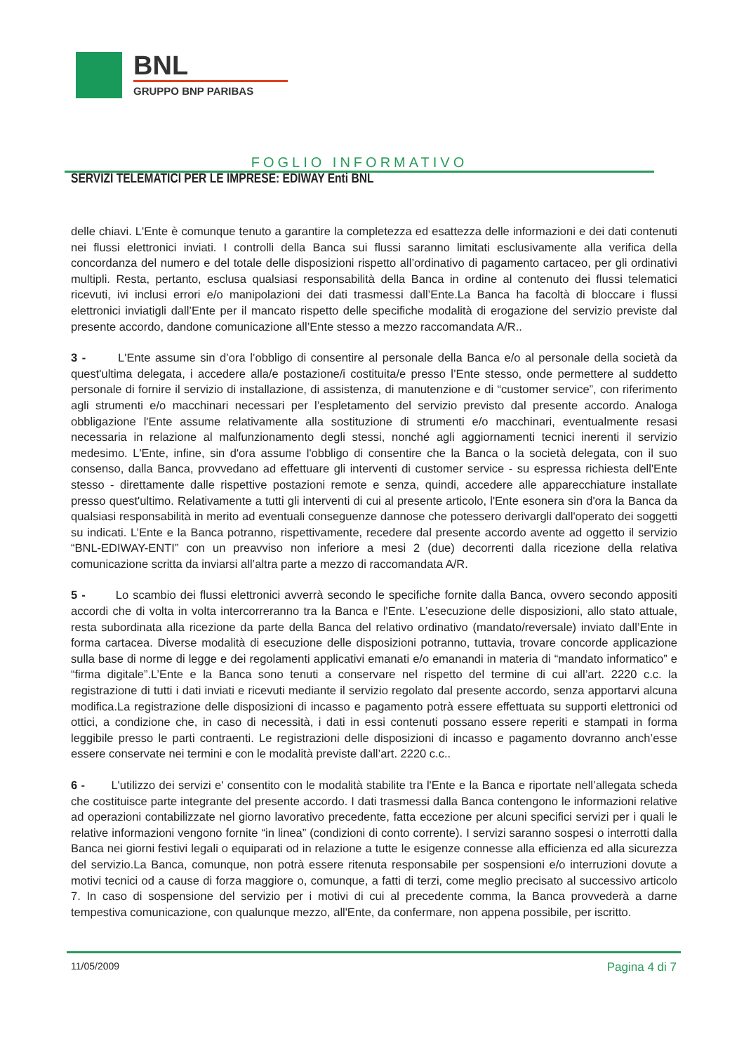BNL
GRUPPO BNP PARIBAS
FOGLIO INFORMATIVO
SERVIZI TELEMATICI PER LE IMPRESE: EDIWAY Enti BNL
delle chiavi. L'Ente è comunque tenuto a garantire la completezza ed esattezza delle informazioni e dei dati contenuti nei flussi elettronici inviati. I controlli della Banca sui flussi saranno limitati esclusivamente alla verifica della concordanza del numero e del totale delle disposizioni rispetto all’ordinativo di pagamento cartaceo, per gli ordinativi multipli. Resta, pertanto, esclusa qualsiasi responsabilità della Banca in ordine al contenuto dei flussi telematici ricevuti, ivi inclusi errori e/o manipolazioni dei dati trasmessi dall’Ente.La Banca ha facoltà di bloccare i flussi elettronici inviatigli dall’Ente per il mancato rispetto delle specifiche modalità di erogazione del servizio previste dal presente accordo, dandone comunicazione all’Ente stesso a mezzo raccomandata A/R..
3 - L'Ente assume sin d’ora l’obbligo di consentire al personale della Banca e/o al personale della società da quest'ultima delegata, i accedere alla/e postazione/i costituita/e presso l’Ente stesso, onde permettere al suddetto personale di fornire il servizio di installazione, di assistenza, di manutenzione e di “customer service”, con riferimento agli strumenti e/o macchinari necessari per l’espletamento del servizio previsto dal presente accordo. Analoga obbligazione l'Ente assume relativamente alla sostituzione di strumenti e/o macchinari, eventualmente resasi necessaria in relazione al malfunzionamento degli stessi, nonché agli aggiornamenti tecnici inerenti il servizio medesimo. L'Ente, infine, sin d'ora assume l'obbligo di consentire che la Banca o la società delegata, con il suo consenso, dalla Banca, provvedano ad effettuare gli interventi di customer service - su espressa richiesta dell'Ente stesso - direttamente dalle rispettive postazioni remote e senza, quindi, accedere alle apparecchiature installate presso quest'ultimo. Relativamente a tutti gli interventi di cui al presente articolo, l'Ente esonera sin d'ora la Banca da qualsiasi responsabilità in merito ad eventuali conseguenze dannose che potessero derivargli dall'operato dei soggetti su indicati. L’Ente e la Banca potranno, rispettivamente, recedere dal presente accordo avente ad oggetto il servizio “BNL-EDIWAY-ENTI” con un preavviso non inferiore a mesi 2 (due) decorrenti dalla ricezione della relativa comunicazione scritta da inviarsi all’altra parte a mezzo di raccomandata A/R.
5 - Lo scambio dei flussi elettronici avverrà secondo le specifiche fornite dalla Banca, ovvero secondo appositi accordi che di volta in volta intercorreranno tra la Banca e l'Ente. L’esecuzione delle disposizioni, allo stato attuale, resta subordinata alla ricezione da parte della Banca del relativo ordinativo (mandato/reversale) inviato dall’Ente in forma cartacea. Diverse modalità di esecuzione delle disposizioni potranno, tuttavia, trovare concorde applicazione sulla base di norme di legge e dei regolamenti applicativi emanati e/o emanandi in materia di “mandato informatico” e “firma digitale”.L’Ente e la Banca sono tenuti a conservare nel rispetto del termine di cui all’art. 2220 c.c. la registrazione di tutti i dati inviati e ricevuti mediante il servizio regolato dal presente accordo, senza apportarvi alcuna modifica.La registrazione delle disposizioni di incasso e pagamento potrà essere effettuata su supporti elettronici od ottici, a condizione che, in caso di necessità, i dati in essi contenuti possano essere reperiti e stampati in forma leggibile presso le parti contraenti. Le registrazioni delle disposizioni di incasso e pagamento dovranno anch’esse essere conservate nei termini e con le modalità previste dall’art. 2220 c.c..
6 - L'utilizzo dei servizi e' consentito con le modalità stabilite tra l'Ente e la Banca e riportate nell’allegata scheda che costituisce parte integrante del presente accordo. I dati trasmessi dalla Banca contengono le informazioni relative ad operazioni contabilizzate nel giorno lavorativo precedente, fatta eccezione per alcuni specifici servizi per i quali le relative informazioni vengono fornite “in linea” (condizioni di conto corrente). I servizi saranno sospesi o interrotti dalla Banca nei giorni festivi legali o equiparati od in relazione a tutte le esigenze connesse alla efficienza ed alla sicurezza del servizio.La Banca, comunque, non potrà essere ritenuta responsabile per sospensioni e/o interruzioni dovute a motivi tecnici od a cause di forza maggiore o, comunque, a fatti di terzi, come meglio precisato al successivo articolo 7. In caso di sospensione del servizio per i motivi di cui al precedente comma, la Banca provvederà a darne tempestiva comunicazione, con qualunque mezzo, all'Ente, da confermare, non appena possibile, per iscritto.
11/05/2009 Pagina 4 di 7